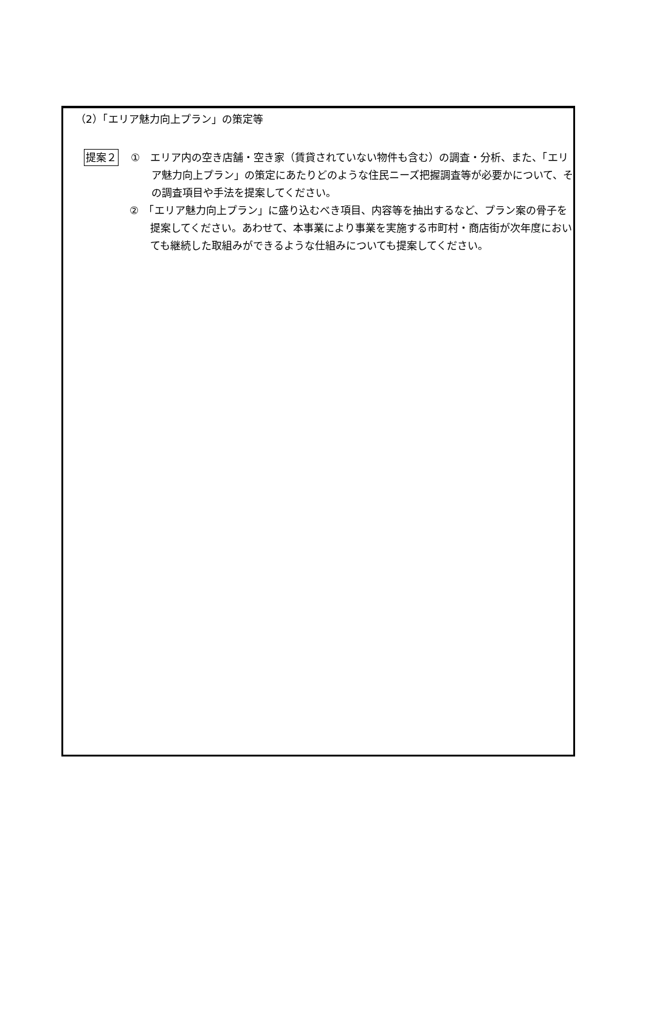（2）「エリア魅力向上プラン」の策定等
提案２
①　エリア内の空き店舗・空き家（賃貸されていない物件も含む）の調査・分析、また、「エリア魅力向上プラン」の策定にあたりどのような住民ニーズ把握調査等が必要かについて、その調査項目や手法を提案してください。
②　「エリア魅力向上プラン」に盛り込むべき項目、内容等を抽出するなど、プラン案の骨子を提案してください。あわせて、本事業により事業を実施する市町村・商店街が次年度においても継続した取組みができるような仕組みについても提案してください。